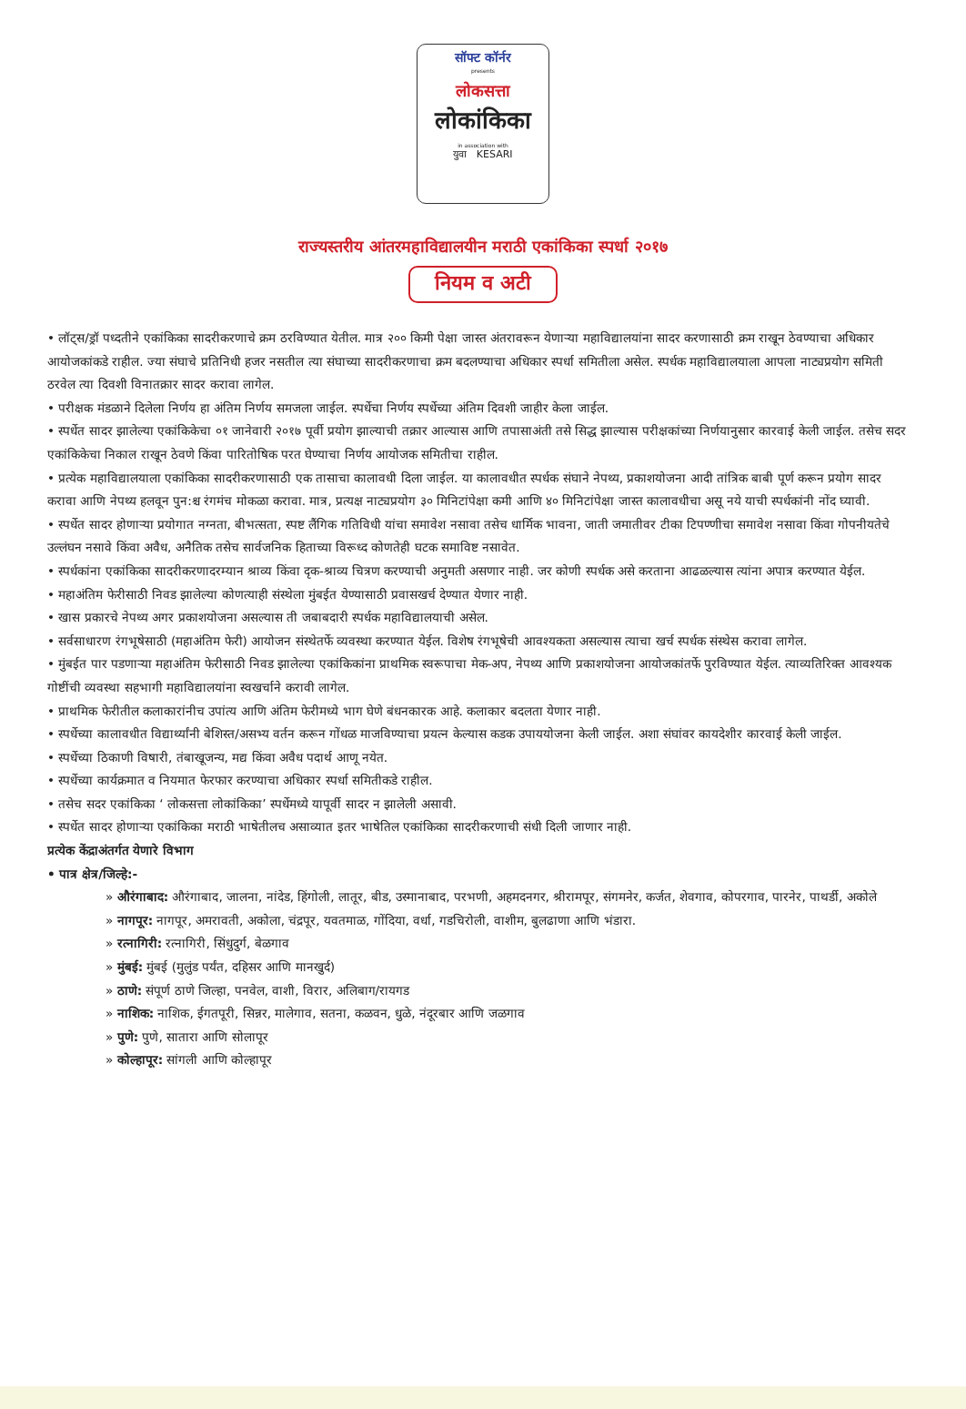सॉफ्ट कॉर्नर
presents
लोकसत्ता
लोकांकिका
in association with
युवा KESARI
राज्यस्तरीय आंतरमहाविद्यालयीन मराठी एकांकिका स्पर्धा २०१७
नियम व अटी
• लॉट्स/ड्रॉ पध्दतीने एकांकिका सादरीकरणाचे क्रम ठरविण्यात येतील. मात्र २०० किमी पेक्षा जास्त अंतरावरून येणाऱ्या महाविद्यालयांना सादर करणासाठी क्रम राखून ठेवण्याचा अधिकार आयोजकांकडे राहील. ज्या संघाचे प्रतिनिधी हजर नसतील त्या संघाच्या सादरीकरणाचा क्रम बदलण्याचा अधिकार स्पर्धा समितीला असेल. स्पर्धक महाविद्यालयाला आपला नाट्यप्रयोग समिती ठरवेल त्या दिवशी विनातक्रार सादर करावा लागेल.
• परीक्षक मंडळाने दिलेला निर्णय हा अंतिम निर्णय समजला जाईल. स्पर्धेचा निर्णय स्पर्धेच्या अंतिम दिवशी जाहीर केला जाईल.
• स्पर्धेत सादर झालेल्या एकांकिकेचा ०१ जानेवारी २०१७ पूर्वी प्रयोग झाल्याची तक्रार आल्यास आणि तपासाअंती तसे सिद्ध झाल्यास परीक्षकांच्या निर्णयानुसार कारवाई केली जाईल. तसेच सदर एकांकिकेचा निकाल राखून ठेवणे किंवा पारितोषिक परत घेण्याचा निर्णय आयोजक समितीचा राहील.
• प्रत्येक महाविद्यालयाला एकांकिका सादरीकरणासाठी एक तासाचा कालावधी दिला जाईल. या कालावधीत स्पर्धक संघाने नेपथ्य, प्रकाशयोजना आदी तांत्रिक बाबी पूर्ण करून प्रयोग सादर करावा आणि नेपथ्य हलवून पुन:श्च रंगमंच मोकळा करावा. मात्र, प्रत्यक्ष नाट्यप्रयोग ३० मिनिटांपेक्षा कमी आणि ४० मिनिटांपेक्षा जास्त कालावधीचा असू नये याची स्पर्धकांनी नोंद घ्यावी.
• स्पर्धेत सादर होणाऱ्या प्रयोगात नग्नता, बीभत्सता, स्पष्ट लैंगिक गतिविधी यांचा समावेश नसावा तसेच धार्मिक भावना, जाती जमातीवर टीका टिपण्णीचा समावेश नसावा किंवा गोपनीयतेचे उल्लंघन नसावे किंवा अवैध, अनैतिक तसेच सार्वजनिक हिताच्या विरूध्द कोणतेही घटक समाविष्ट नसावेत.
• स्पर्धकांना एकांकिका सादरीकरणादरम्यान श्राव्य किंवा दृक-श्राव्य चित्रण करण्याची अनुमती असणार नाही. जर कोणी स्पर्धक असे करताना आढळल्यास त्यांना अपात्र करण्यात येईल.
• महाअंतिम फेरीसाठी निवड झालेल्या कोणत्याही संस्थेला मुंबईत येण्यासाठी प्रवासखर्च देण्यात येणार नाही.
• खास प्रकारचे नेपथ्य अगर प्रकाशयोजना असल्यास ती जबाबदारी स्पर्धक महाविद्यालयाची असेल.
• सर्वसाधारण रंगभूषेसाठी (महाअंतिम फेरी) आयोजन संस्थेतर्फे व्यवस्था करण्यात येईल. विशेष रंगभूषेची आवश्यकता असल्यास त्याचा खर्च स्पर्धक संस्थेस करावा लागेल.
• मुंबईत पार पडणाऱ्या महाअंतिम फेरीसाठी निवड झालेल्या एकांकिकांना प्राथमिक स्वरूपाचा मेक-अप, नेपथ्य आणि प्रकाशयोजना आयोजकांतर्फे पुरविण्यात येईल. त्याव्यतिरिक्त आवश्यक गोष्टींची व्यवस्था सहभागी महाविद्यालयांना स्वखर्चाने करावी लागेल.
• प्राथमिक फेरीतील कलाकारांनीच उपांत्य आणि अंतिम फेरीमध्ये भाग घेणे बंधनकारक आहे. कलाकार बदलता येणार नाही.
• स्पर्धेच्या कालावधीत विद्यार्थ्यांनी बेशिस्त/असभ्य वर्तन करून गोंधळ माजविण्याचा प्रयत्न केल्यास कडक उपाययोजना केली जाईल. अशा संघांवर कायदेशीर कारवाई केली जाईल.
• स्पर्धेच्या ठिकाणी विषारी, तंबाखूजन्य, मद्य किंवा अवैध पदार्थ आणू नयेत.
• स्पर्धेच्या कार्यक्रमात व नियमात फेरफार करण्याचा अधिकार स्पर्धा समितीकडे राहील.
• तसेच सदर एकांकिका ‘ लोकसत्ता लोकांकिका’ स्पर्धेमध्ये यापूर्वी सादर न झालेली असावी.
• स्पर्धेत सादर होणाऱ्या एकांकिका मराठी भाषेतीलच असाव्यात इतर भाषेतिल एकांकिका सादरीकरणाची संधी दिली जाणार नाही.
प्रत्येक केंद्राअंतर्गत येणारे विभाग
• पात्र क्षेत्र/जिल्हे:-
» औरंगाबाद: औरंगाबाद, जालना, नांदेड, हिंगोली, लातूर, बीड, उस्मानाबाद, परभणी, अहमदनगर, श्रीरामपूर, संगमनेर, कर्जत, शेवगाव, कोपरगाव, पारनेर, पाथर्डी, अकोले
» नागपूर: नागपूर, अमरावती, अकोला, चंद्रपूर, यवतमाळ, गोंदिया, वर्धा, गडचिरोली, वाशीम, बुलढाणा आणि भंडारा.
» रत्नागिरी: रत्नागिरी, सिंधुदुर्ग, बेळगाव
» मुंबई: मुंबई (मुलुंड पर्यंत, दहिसर आणि मानखुर्द)
» ठाणे: संपूर्ण ठाणे जिल्हा, पनवेल, वाशी, विरार, अलिबाग/रायगड
» नाशिक: नाशिक, ईगतपूरी, सिन्नर, मालेगाव, सतना, कळवन, धुळे, नंदूरबार आणि जळगाव
» पुणे: पुणे, सातारा आणि सोलापूर
» कोल्हापूर: सांगली आणि कोल्हापूर